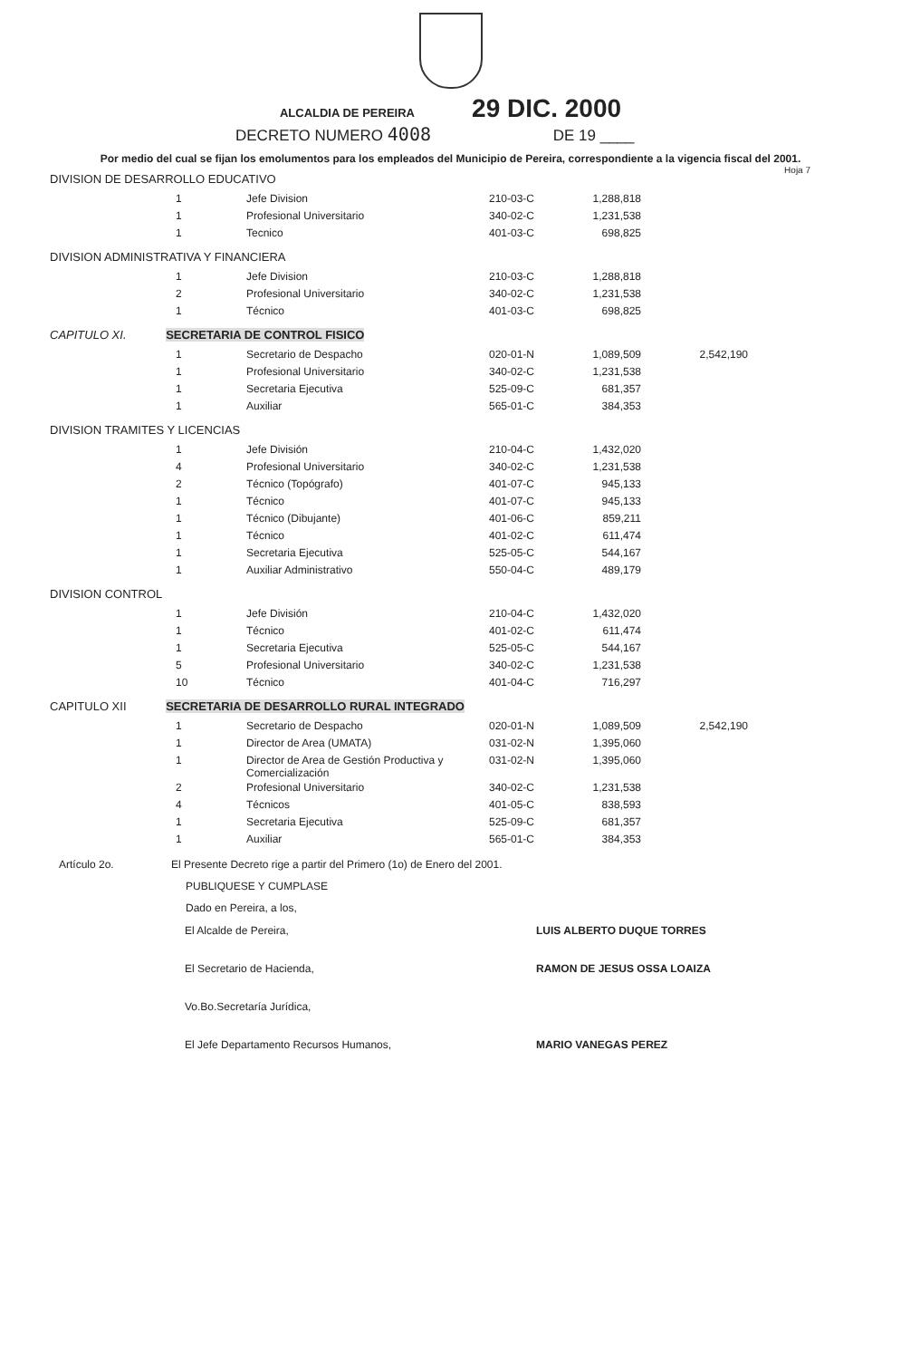ALCALDIA DE PEREIRA 29 DIC. 2000
DECRETO NUMERO 4008 DE 19 ____
Por medio del cual se fijan los emolumentos para los empleados del Municipio de Pereira, correspondiente a la vigencia fiscal del 2001. Hoja 7
DIVISION DE DESARROLLO EDUCATIVO
| 1 | Jefe Division | 210-03-C | 1,288,818 |
| 1 | Profesional Universitario | 340-02-C | 1,231,538 |
| 1 | Tecnico | 401-03-C | 698,825 |
DIVISION ADMINISTRATIVA Y FINANCIERA
| 1 | Jefe Division | 210-03-C | 1,288,818 |
| 2 | Profesional Universitario | 340-02-C | 1,231,538 |
| 1 | Técnico | 401-03-C | 698,825 |
CAPITULO XI. SECRETARIA DE CONTROL FISICO
| 1 | Secretario de Despacho | 020-01-N | 1,089,509 | 2,542,190 |
| 1 | Profesional Universitario | 340-02-C | 1,231,538 | |
| 1 | Secretaria Ejecutiva | 525-09-C | 681,357 | |
| 1 | Auxiliar | 565-01-C | 384,353 | |
DIVISION TRAMITES Y LICENCIAS
| 1 | Jefe División | 210-04-C | 1,432,020 |
| 4 | Profesional Universitario | 340-02-C | 1,231,538 |
| 2 | Técnico (Topógrafo) | 401-07-C | 945,133 |
| 1 | Técnico | 401-07-C | 945,133 |
| 1 | Técnico (Dibujante) | 401-06-C | 859,211 |
| 1 | Técnico | 401-02-C | 611,474 |
| 1 | Secretaria Ejecutiva | 525-05-C | 544,167 |
| 1 | Auxiliar Administrativo | 550-04-C | 489,179 |
DIVISION CONTROL
| 1 | Jefe División | 210-04-C | 1,432,020 |
| 1 | Técnico | 401-02-C | 611,474 |
| 1 | Secretaria Ejecutiva | 525-05-C | 544,167 |
| 5 | Profesional Universitario | 340-02-C | 1,231,538 |
| 10 | Técnico | 401-04-C | 716,297 |
CAPITULO XII SECRETARIA DE DESARROLLO RURAL INTEGRADO
| 1 | Secretario de Despacho | 020-01-N | 1,089,509 | 2,542,190 |
| 1 | Director de Area (UMATA) | 031-02-N | 1,395,060 | |
| 1 | Director de Area de Gestión Productiva y Comercialización | 031-02-N | 1,395,060 | |
| 2 | Profesional Universitario | 340-02-C | 1,231,538 | |
| 4 | Técnicos | 401-05-C | 838,593 | |
| 1 | Secretaria Ejecutiva | 525-09-C | 681,357 | |
| 1 | Auxiliar | 565-01-C | 384,353 | |
Artículo 2o. El Presente Decreto rige a partir del Primero (1o) de Enero del 2001.
PUBLIQUESE Y CUMPLASE
Dado en Pereira, a los,
| El Alcalde de Pereira, | LUIS ALBERTO DUQUE TORRES |
| El Secretario de Hacienda, | RAMON DE JESUS OSSA LOAIZA |
| Vo.Bo.Secretaría Jurídica, | |
| El Jefe Departamento Recursos Humanos, | MARIO VANEGAS PEREZ |